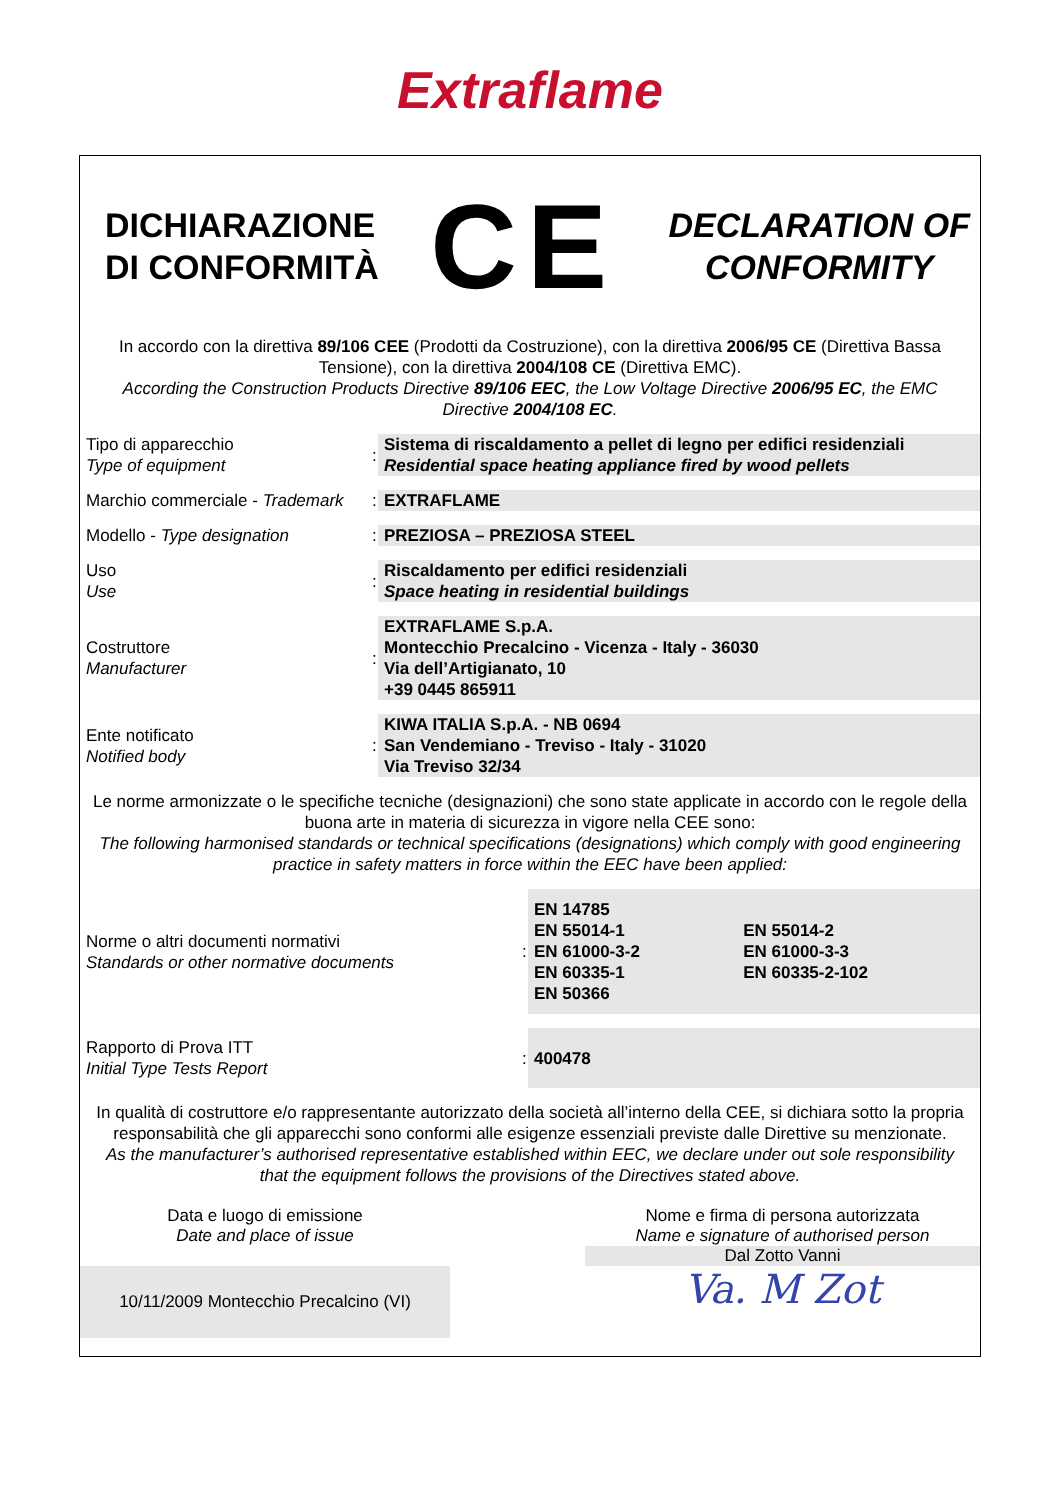Extraflame
DICHIARAZIONE
DI CONFORMITÀ
CE
DECLARATION OF
CONFORMITY
In accordo con la direttiva 89/106 CEE (Prodotti da Costruzione), con la direttiva 2006/95 CE (Direttiva Bassa Tensione), con la direttiva 2004/108 CE (Direttiva EMC).
According the Construction Products Directive 89/106 EEC, the Low Voltage Directive 2006/95 EC, the EMC Directive 2004/108 EC.
| Tipo di apparecchio Type of equipment | : | Sistema di riscaldamento a pellet di legno per edifici residenziali Residential space heating appliance fired by wood pellets |
| Marchio commerciale - Trademark | : | EXTRAFLAME |
| Modello - Type designation | : | PREZIOSA – PREZIOSA STEEL |
| Uso Use | : | Riscaldamento per edifici residenziali Space heating in residential buildings |
| Costruttore Manufacturer | : | EXTRAFLAME S.p.A. Montecchio Precalcino - Vicenza - Italy - 36030 Via dell’Artigianato, 10 +39 0445 865911 |
| Ente notificato Notified body | : | KIWA ITALIA S.p.A. - NB 0694 San Vendemiano - Treviso - Italy - 31020 Via Treviso 32/34 |
Le norme armonizzate o le specifiche tecniche (designazioni) che sono state applicate in accordo con le regole della buona arte in materia di sicurezza in vigore nella CEE sono:
The following harmonised standards or technical specifications (designations) which comply with good engineering practice in safety matters in force within the EEC have been applied:
| Norme o altri documenti normativi Standards or other normative documents | : | EN 14785 EN 55014-1 EN 61000-3-2 EN 60335-1 EN 50366 | EN 55014-2 EN 61000-3-3 EN 60335-2-102 |
| Rapporto di Prova ITT Initial Type Tests Report | : | 400478 | |
In qualità di costruttore e/o rappresentante autorizzato della società all’interno della CEE, si dichiara sotto la propria responsabilità che gli apparecchi sono conformi alle esigenze essenziali previste dalle Direttive su menzionate.
As the manufacturer’s authorised representative established within EEC, we declare under out sole responsibility that the equipment follows the provisions of the Directives stated above.
Data e luogo di emissione
Date and place of issue
10/11/2009 Montecchio Precalcino (VI)
Nome e firma di persona autorizzata
Name e signature of authorised person
Dal Zotto Vanni
Va. M Zot